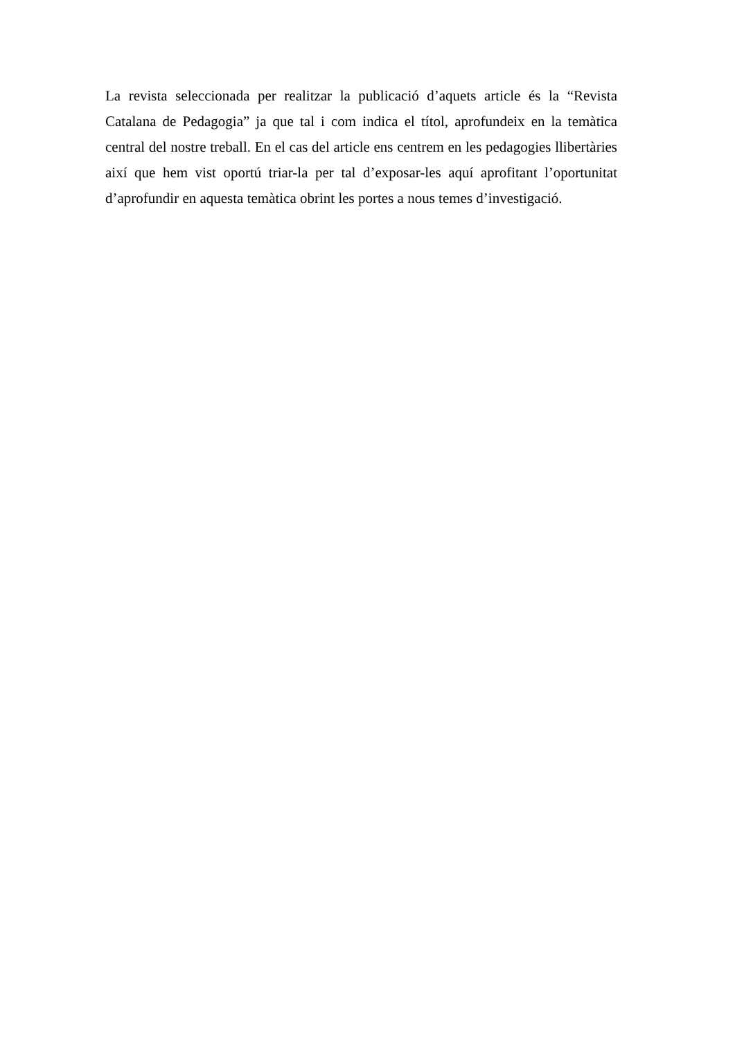La revista seleccionada per realitzar la publicació d’aquets article és la “Revista Catalana de Pedagogia” ja que tal i com indica el títol, aprofundeix en la temàtica central del nostre treball. En el cas del article ens centrem en les pedagogies llibertàries així que hem vist oportú triar-la per tal d’exposar-les aquí aprofitant l’oportunitat d’aprofundir en aquesta temàtica obrint les portes a nous temes d’investigació.